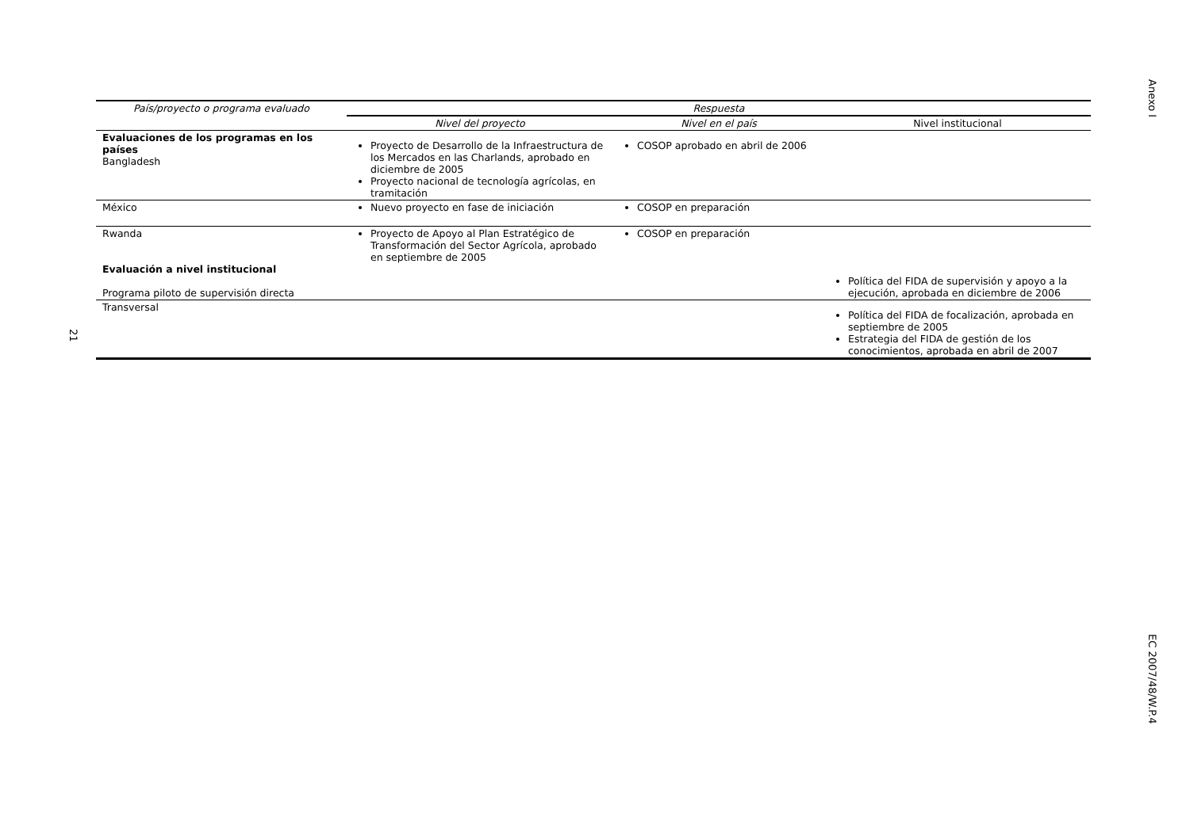Anexo I
21
| País/proyecto o programa evaluado | Respuesta | | |
| --- | --- | --- | --- |
| | Nivel del proyecto | Nivel en el país | Nivel institucional |
| Evaluaciones de los programas en los países Bangladesh | Proyecto de Desarrollo de la Infraestructura de los Mercados en las Charlands, aprobado en diciembre de 2005 Proyecto nacional de tecnología agrícolas, en tramitación | COSOP aprobado en abril de 2006 | |
| México | Nuevo proyecto en fase de iniciación | COSOP en preparación | |
| Rwanda Evaluación a nivel institucional Programa piloto de supervisión directa | Proyecto de Apoyo al Plan Estratégico de Transformación del Sector Agrícola, aprobado en septiembre de 2005 | COSOP en preparación | Política del FIDA de supervisión y apoyo a la ejecución, aprobada en diciembre de 2006 |
| Transversal | | | Política del FIDA de focalización, aprobada en septiembre de 2005 Estrategia del FIDA de gestión de los conocimientos, aprobada en abril de 2007 |
EC 2007/48/W.P.4